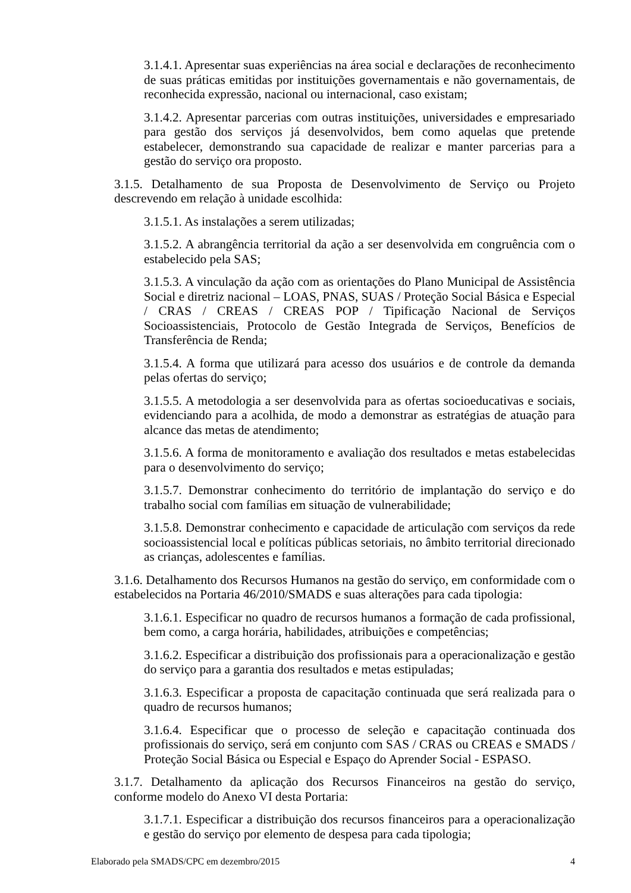3.1.4.1. Apresentar suas experiências na área social e declarações de reconhecimento de suas práticas emitidas por instituições governamentais e não governamentais, de reconhecida expressão, nacional ou internacional, caso existam;
3.1.4.2. Apresentar parcerias com outras instituições, universidades e empresariado para gestão dos serviços já desenvolvidos, bem como aquelas que pretende estabelecer, demonstrando sua capacidade de realizar e manter parcerias para a gestão do serviço ora proposto.
3.1.5. Detalhamento de sua Proposta de Desenvolvimento de Serviço ou Projeto descrevendo em relação à unidade escolhida:
3.1.5.1. As instalações a serem utilizadas;
3.1.5.2. A abrangência territorial da ação a ser desenvolvida em congruência com o estabelecido pela SAS;
3.1.5.3. A vinculação da ação com as orientações do Plano Municipal de Assistência Social e diretriz nacional – LOAS, PNAS, SUAS / Proteção Social Básica e Especial / CRAS / CREAS / CREAS POP / Tipificação Nacional de Serviços Socioassistenciais, Protocolo de Gestão Integrada de Serviços, Benefícios de Transferência de Renda;
3.1.5.4. A forma que utilizará para acesso dos usuários e de controle da demanda pelas ofertas do serviço;
3.1.5.5. A metodologia a ser desenvolvida para as ofertas socioeducativas e sociais, evidenciando para a acolhida, de modo a demonstrar as estratégias de atuação para alcance das metas de atendimento;
3.1.5.6. A forma de monitoramento e avaliação dos resultados e metas estabelecidas para o desenvolvimento do serviço;
3.1.5.7. Demonstrar conhecimento do território de implantação do serviço e do trabalho social com famílias em situação de vulnerabilidade;
3.1.5.8. Demonstrar conhecimento e capacidade de articulação com serviços da rede socioassistencial local e políticas públicas setoriais, no âmbito territorial direcionado as crianças, adolescentes e famílias.
3.1.6. Detalhamento dos Recursos Humanos na gestão do serviço, em conformidade com o estabelecidos na Portaria 46/2010/SMADS e suas alterações para cada tipologia:
3.1.6.1. Especificar no quadro de recursos humanos a formação de cada profissional, bem como, a carga horária, habilidades, atribuições e competências;
3.1.6.2. Especificar a distribuição dos profissionais para a operacionalização e gestão do serviço para a garantia dos resultados e metas estipuladas;
3.1.6.3. Especificar a proposta de capacitação continuada que será realizada para o quadro de recursos humanos;
3.1.6.4. Especificar que o processo de seleção e capacitação continuada dos profissionais do serviço, será em conjunto com SAS / CRAS ou CREAS e SMADS / Proteção Social Básica ou Especial e Espaço do Aprender Social - ESPASO.
3.1.7. Detalhamento da aplicação dos Recursos Financeiros na gestão do serviço, conforme modelo do Anexo VI desta Portaria:
3.1.7.1. Especificar a distribuição dos recursos financeiros para a operacionalização e gestão do serviço por elemento de despesa para cada tipologia;
Elaborado pela SMADS/CPC em dezembro/2015 4